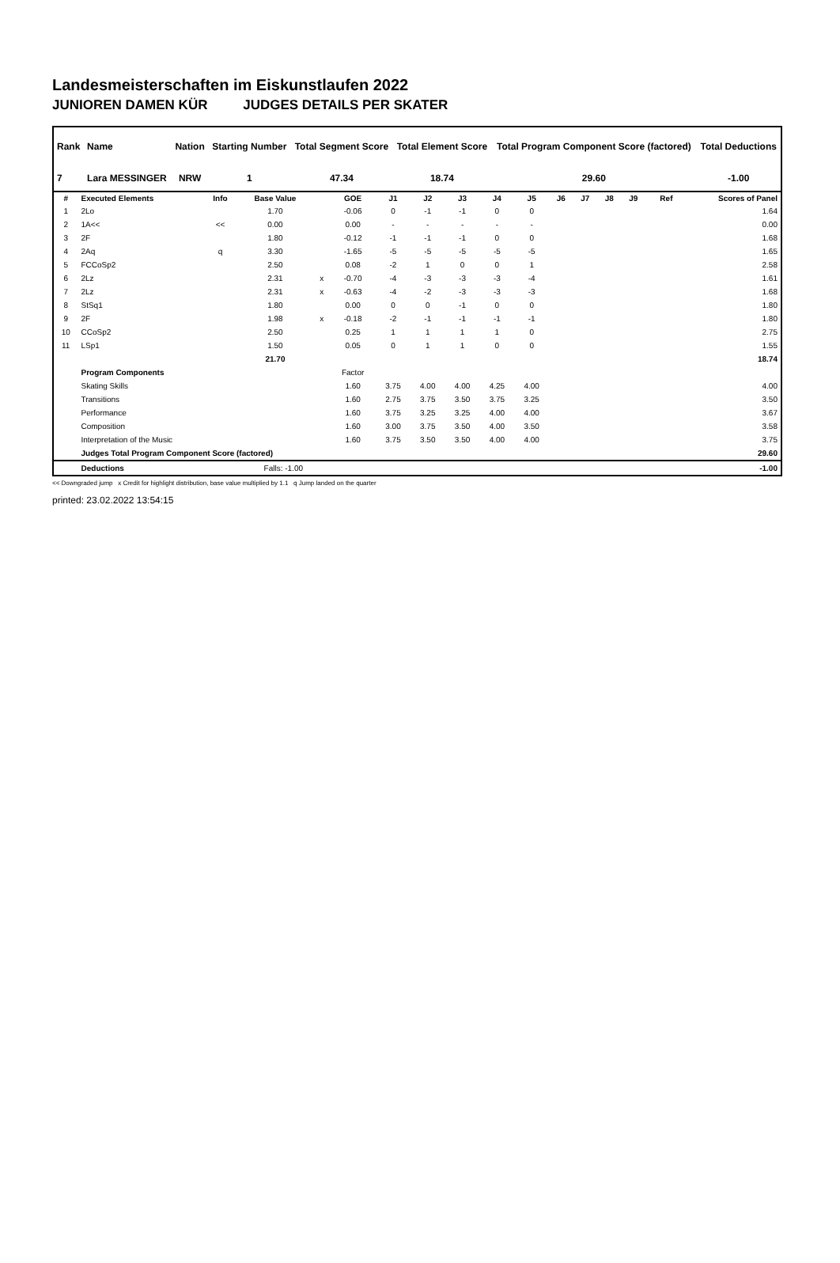Landesmeisterschaften im Eiskunstlaufen 2022
JUNIOREN DAMEN KÜR JUDGES DETAILS PER SKATER
| Rank | Name | Nation | Starting Number | Total Segment Score | Total Element Score | Total Program Component Score (factored) | Total Deductions |
| --- | --- | --- | --- | --- | --- | --- | --- |
| 7 | Lara MESSINGER | NRW | 1 | 47.34 | 18.74 | 29.60 | -1.00 |
| # | Executed Elements | Info | Base Value | | GOE | J1 | J2 | J3 | J4 | J5 | J6 | J7 | J8 | J9 | Ref | Scores of Panel |
| --- | --- | --- | --- | --- | --- | --- | --- | --- | --- | --- | --- | --- | --- | --- | --- | --- |
| 1 | 2Lo | | 1.70 | | -0.06 | 0 | -1 | -1 | 0 | 0 | | | | | | 1.64 |
| 2 | 1A<< | << | 0.00 | | 0.00 | - | - | - | - | - | | | | | | 0.00 |
| 3 | 2F | | 1.80 | | -0.12 | -1 | -1 | -1 | 0 | 0 | | | | | | 1.68 |
| 4 | 2Aq | q | 3.30 | | -1.65 | -5 | -5 | -5 | -5 | -5 | | | | | | 1.65 |
| 5 | FCCoSp2 | | 2.50 | | 0.08 | -2 | 1 | 0 | 0 | 1 | | | | | | 2.58 |
| 6 | 2Lz | | 2.31 | x | -0.70 | -4 | -3 | -3 | -3 | -4 | | | | | | 1.61 |
| 7 | 2Lz | | 2.31 | x | -0.63 | -4 | -2 | -3 | -3 | -3 | | | | | | 1.68 |
| 8 | StSq1 | | 1.80 | | 0.00 | 0 | 0 | -1 | 0 | 0 | | | | | | 1.80 |
| 9 | 2F | | 1.98 | x | -0.18 | -2 | -1 | -1 | -1 | -1 | | | | | | 1.80 |
| 10 | CCoSp2 | | 2.50 | | 0.25 | 1 | 1 | 1 | 1 | 0 | | | | | | 2.75 |
| 11 | LSp1 | | 1.50 | | 0.05 | 0 | 1 | 1 | 0 | 0 | | | | | | 1.55 |
| | | | 21.70 | | | | | | | | | | | | | 18.74 |
| | Program Components | | | | Factor | | | | | | | | | | | |
| | Skating Skills | | | | 1.60 | 3.75 | 4.00 | 4.00 | 4.25 | 4.00 | | | | | | 4.00 |
| | Transitions | | | | 1.60 | 2.75 | 3.75 | 3.50 | 3.75 | 3.25 | | | | | | 3.50 |
| | Performance | | | | 1.60 | 3.75 | 3.25 | 3.25 | 4.00 | 4.00 | | | | | | 3.67 |
| | Composition | | | | 1.60 | 3.00 | 3.75 | 3.50 | 4.00 | 3.50 | | | | | | 3.58 |
| | Interpretation of the Music | | | | 1.60 | 3.75 | 3.50 | 3.50 | 4.00 | 4.00 | | | | | | 3.75 |
| | Judges Total Program Component Score (factored) | | | | | | | | | | | | | | | 29.60 |
| | Deductions | | Falls: -1.00 | | | | | | | | | | | | | -1.00 |
<< Downgraded jump x Credit for highlight distribution, base value multiplied by 1.1 q Jump landed on the quarter
printed: 23.02.2022 13:54:15